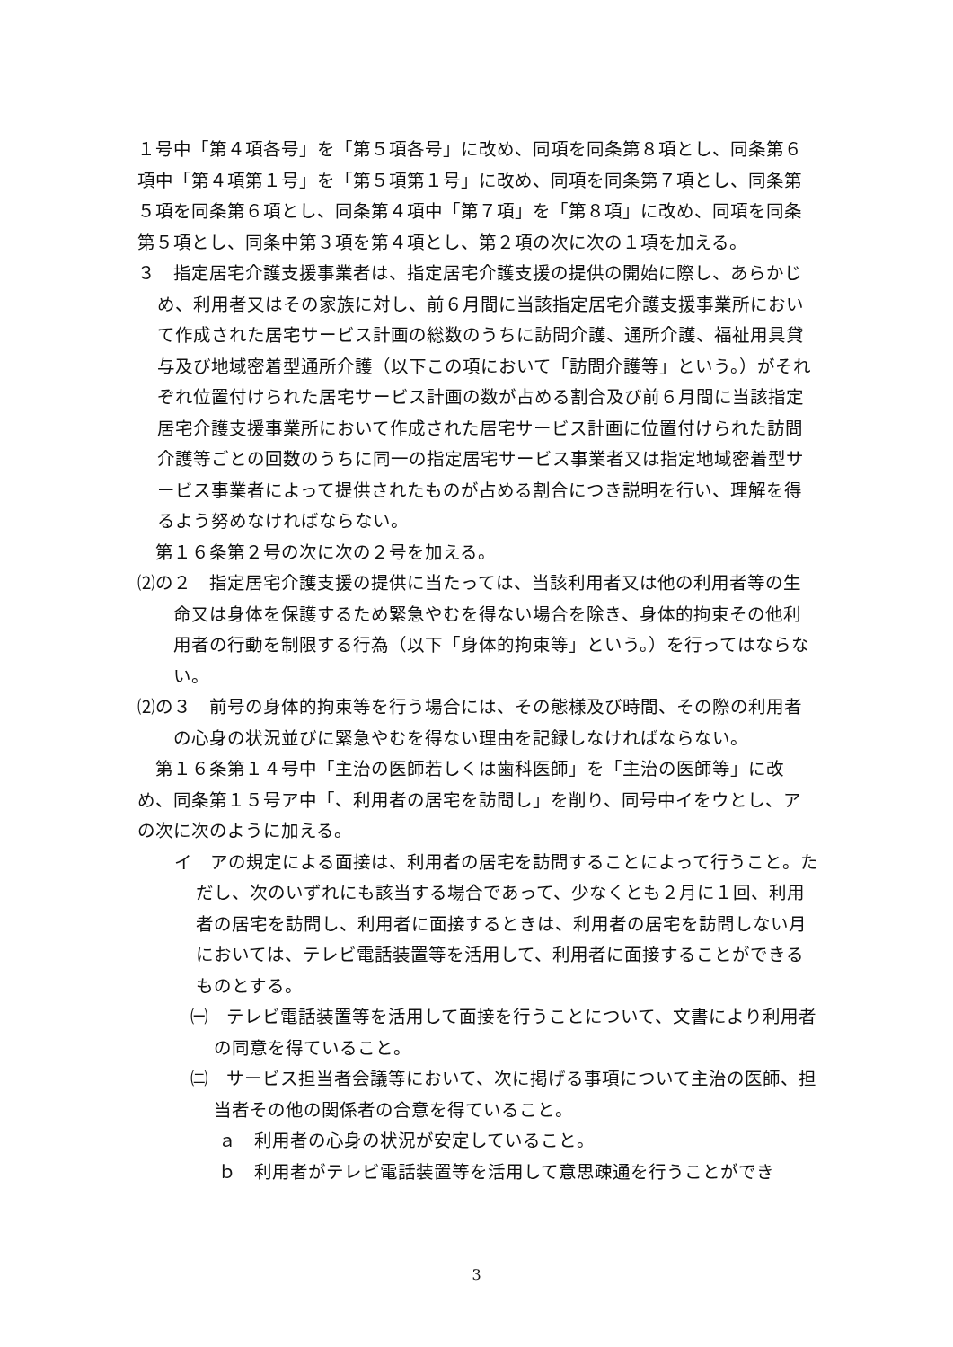１号中「第４項各号」を「第５項各号」に改め、同項を同条第８項とし、同条第６項中「第４項第１号」を「第５項第１号」に改め、同項を同条第７項とし、同条第５項を同条第６項とし、同条第４項中「第７項」を「第８項」に改め、同項を同条第５項とし、同条中第３項を第４項とし、第２項の次に次の１項を加える。
３　指定居宅介護支援事業者は、指定居宅介護支援の提供の開始に際し、あらかじめ、利用者又はその家族に対し、前６月間に当該指定居宅介護支援事業所において作成された居宅サービス計画の総数のうちに訪問介護、通所介護、福祉用具貸与及び地域密着型通所介護（以下この項において「訪問介護等」という。）がそれぞれ位置付けられた居宅サービス計画の数が占める割合及び前６月間に当該指定居宅介護支援事業所において作成された居宅サービス計画に位置付けられた訪問介護等ごとの回数のうちに同一の指定居宅サービス事業者又は指定地域密着型サービス事業者によって提供されたものが占める割合につき説明を行い、理解を得るよう努めなければならない。
第１６条第２号の次に次の２号を加える。
⑵の２　指定居宅介護支援の提供に当たっては、当該利用者又は他の利用者等の生命又は身体を保護するため緊急やむを得ない場合を除き、身体的拘束その他利用者の行動を制限する行為（以下「身体的拘束等」という。）を行ってはならない。
⑵の３　前号の身体的拘束等を行う場合には、その態様及び時間、その際の利用者の心身の状況並びに緊急やむを得ない理由を記録しなければならない。
第１６条第１４号中「主治の医師若しくは歯科医師」を「主治の医師等」に改め、同条第１５号ア中「、利用者の居宅を訪問し」を削り、同号中イをウとし、アの次に次のように加える。
イ　アの規定による面接は、利用者の居宅を訪問することによって行うこと。ただし、次のいずれにも該当する場合であって、少なくとも２月に１回、利用者の居宅を訪問し、利用者に面接するときは、利用者の居宅を訪問しない月においては、テレビ電話装置等を活用して、利用者に面接することができるものとする。
㈠　テレビ電話装置等を活用して面接を行うことについて、文書により利用者の同意を得ていること。
㈡　サービス担当者会議等において、次に掲げる事項について主治の医師、担当者その他の関係者の合意を得ていること。
ａ　利用者の心身の状況が安定していること。
ｂ　利用者がテレビ電話装置等を活用して意思疎通を行うことができ
3